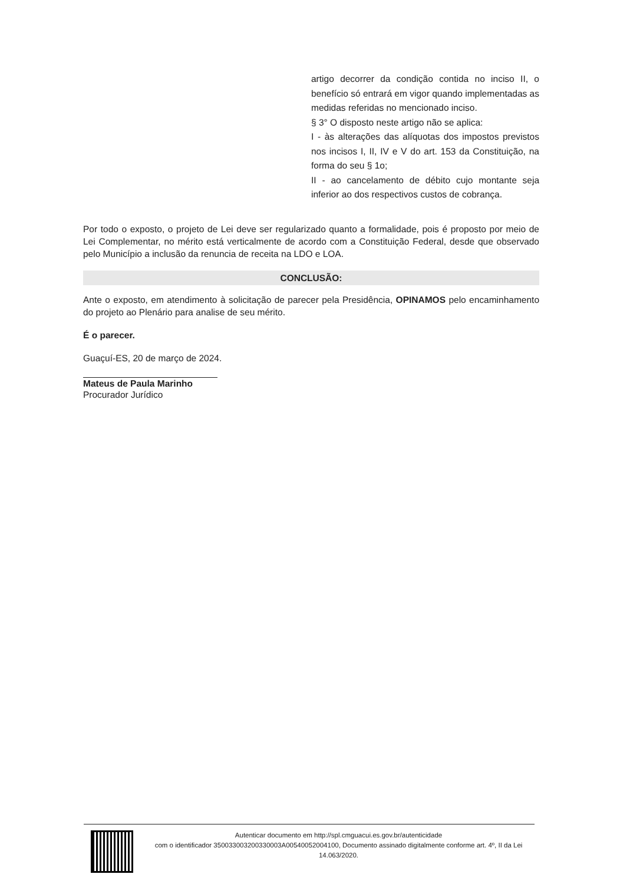artigo decorrer da condição contida no inciso II, o benefício só entrará em vigor quando implementadas as medidas referidas no mencionado inciso.
§ 3° O disposto neste artigo não se aplica:
I - às alterações das alíquotas dos impostos previstos nos incisos I, II, IV e V do art. 153 da Constituição, na forma do seu § 1o;
II - ao cancelamento de débito cujo montante seja inferior ao dos respectivos custos de cobrança.
Por todo o exposto, o projeto de Lei deve ser regularizado quanto a formalidade, pois é proposto por meio de Lei Complementar, no mérito está verticalmente de acordo com a Constituição Federal, desde que observado pelo Município a inclusão da renuncia de receita na LDO e LOA.
CONCLUSÃO:
Ante o exposto, em atendimento à solicitação de parecer pela Presidência, OPINAMOS pelo encaminhamento do projeto ao Plenário para analise de seu mérito.
É o parecer.
Guaçuí-ES, 20 de março de 2024.
Mateus de Paula Marinho
Procurador Jurídico
Autenticar documento em http://spl.cmguacui.es.gov.br/autenticidade
com o identificador 350033003200330003A00540052004100, Documento assinado digitalmente conforme art. 4º, II da Lei 14.063/2020.